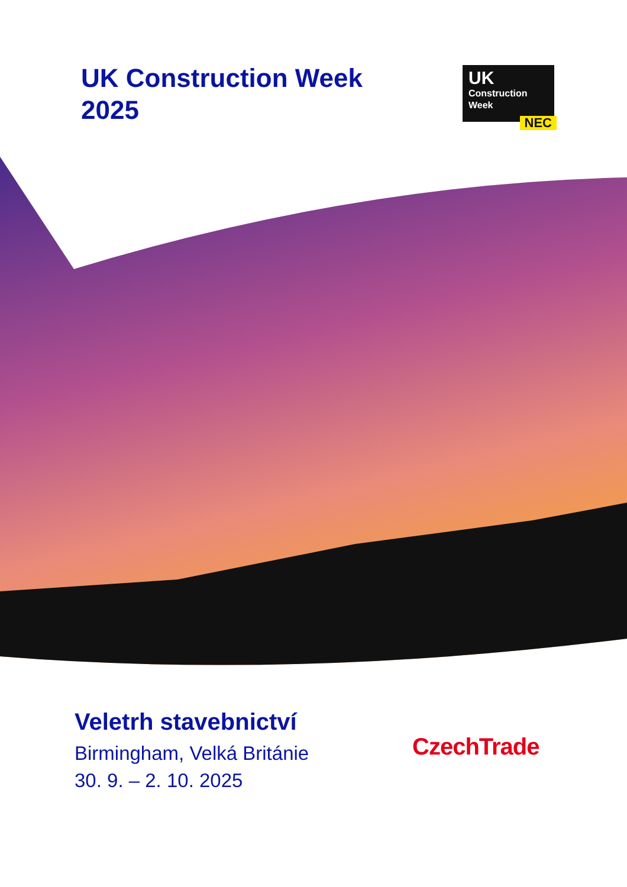UK Construction Week 2025
UK
Construction
Week
NEC
Veletrh stavebnictví
Birmingham, Velká Británie
30. 9. – 2. 10. 2025
CzechTrade